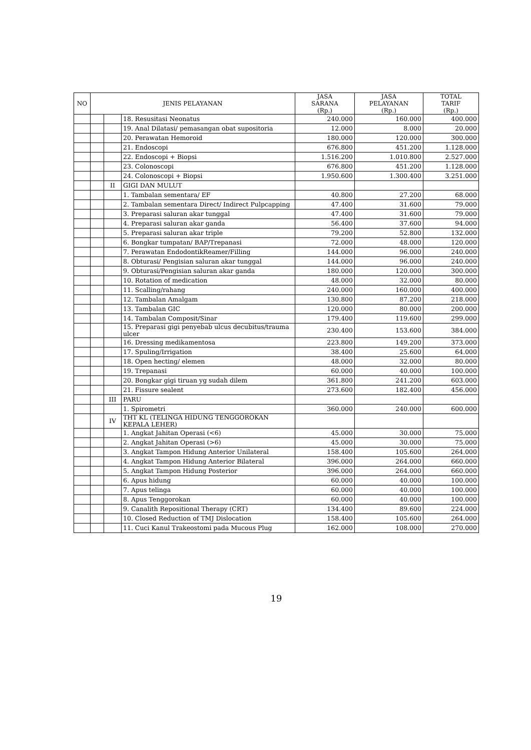| NO | JENIS PELAYANAN | | | JASA SARANA (Rp.) | JASA PELAYANAN (Rp.) | TOTAL TARIF (Rp.) |
| --- | --- | --- | --- | --- | --- | --- |
| | | | 18. Resusitasi Neonatus | 240.000 | 160.000 | 400.000 |
| | | | 19. Anal Dilatasi/ pemasangan obat supositoria | 12.000 | 8.000 | 20.000 |
| | | | 20. Perawatan Hemoroid | 180.000 | 120.000 | 300.000 |
| | | | 21. Endoscopi | 676.800 | 451.200 | 1.128.000 |
| | | | 22. Endoscopi + Biopsi | 1.516.200 | 1.010.800 | 2.527.000 |
| | | | 23. Colonoscopi | 676.800 | 451.200 | 1.128.000 |
| | | | 24. Colonoscopi + Biopsi | 1.950.600 | 1.300.400 | 3.251.000 |
| | | II | GIGI DAN MULUT | | | |
| | | | 1. Tambalan sementara/ EF | 40.800 | 27.200 | 68.000 |
| | | | 2. Tambalan sementara Direct/ Indirect Pulpcapping | 47.400 | 31.600 | 79.000 |
| | | | 3. Preparasi saluran akar tunggal | 47.400 | 31.600 | 79.000 |
| | | | 4. Preparasi saluran akar ganda | 56.400 | 37.600 | 94.000 |
| | | | 5. Preparasi saluran akar triple | 79.200 | 52.800 | 132.000 |
| | | | 6. Bongkar tumpatan/ BAP/Trepanasi | 72.000 | 48.000 | 120.000 |
| | | | 7. Perawatan EndodontikReamer/Filling | 144.000 | 96.000 | 240.000 |
| | | | 8. Obturasi/ Pengisian saluran akar tunggal | 144.000 | 96.000 | 240.000 |
| | | | 9. Obturasi/Pengisian saluran akar ganda | 180.000 | 120.000 | 300.000 |
| | | | 10. Rotation of medication | 48.000 | 32.000 | 80.000 |
| | | | 11. Scalling/rahang | 240.000 | 160.000 | 400.000 |
| | | | 12. Tambalan Amalgam | 130.800 | 87.200 | 218.000 |
| | | | 13. Tambalan GIC | 120.000 | 80.000 | 200.000 |
| | | | 14. Tambalan Composit/Sinar | 179.400 | 119.600 | 299.000 |
| | | | 15. Preparasi gigi penyebab ulcus decubitus/trauma ulcer | 230.400 | 153.600 | 384.000 |
| | | | 16. Dressing medikamentosa | 223.800 | 149.200 | 373.000 |
| | | | 17. Spuling/Irrigation | 38.400 | 25.600 | 64.000 |
| | | | 18. Open hecting/ elemen | 48.000 | 32.000 | 80.000 |
| | | | 19. Trepanasi | 60.000 | 40.000 | 100.000 |
| | | | 20. Bongkar gigi tiruan yg sudah dilem | 361.800 | 241.200 | 603.000 |
| | | | 21. Fissure sealent | 273.600 | 182.400 | 456.000 |
| | | III | PARU | | | |
| | | | 1. Spirometri | 360.000 | 240.000 | 600.000 |
| | | IV | THT KL (TELINGA HIDUNG TENGGOROKAN KEPALA LEHER) | | | |
| | | | 1. Angkat Jahitan Operasi (<6) | 45.000 | 30.000 | 75.000 |
| | | | 2. Angkat Jahitan Operasi (>6) | 45.000 | 30.000 | 75.000 |
| | | | 3. Angkat Tampon Hidung Anterior Unilateral | 158.400 | 105.600 | 264.000 |
| | | | 4. Angkat Tampon Hidung Anterior Bilateral | 396.000 | 264.000 | 660.000 |
| | | | 5. Angkat Tampon Hidung Posterior | 396.000 | 264.000 | 660.000 |
| | | | 6. Apus hidung | 60.000 | 40.000 | 100.000 |
| | | | 7. Apus telinga | 60.000 | 40.000 | 100.000 |
| | | | 8. Apus Tenggorokan | 60.000 | 40.000 | 100.000 |
| | | | 9. Canalith Repositional Therapy (CRT) | 134.400 | 89.600 | 224.000 |
| | | | 10. Closed Reduction of TMJ Dislocation | 158.400 | 105.600 | 264.000 |
| | | | 11. Cuci Kanul Trakeostomi pada Mucous Plug | 162.000 | 108.000 | 270.000 |
19